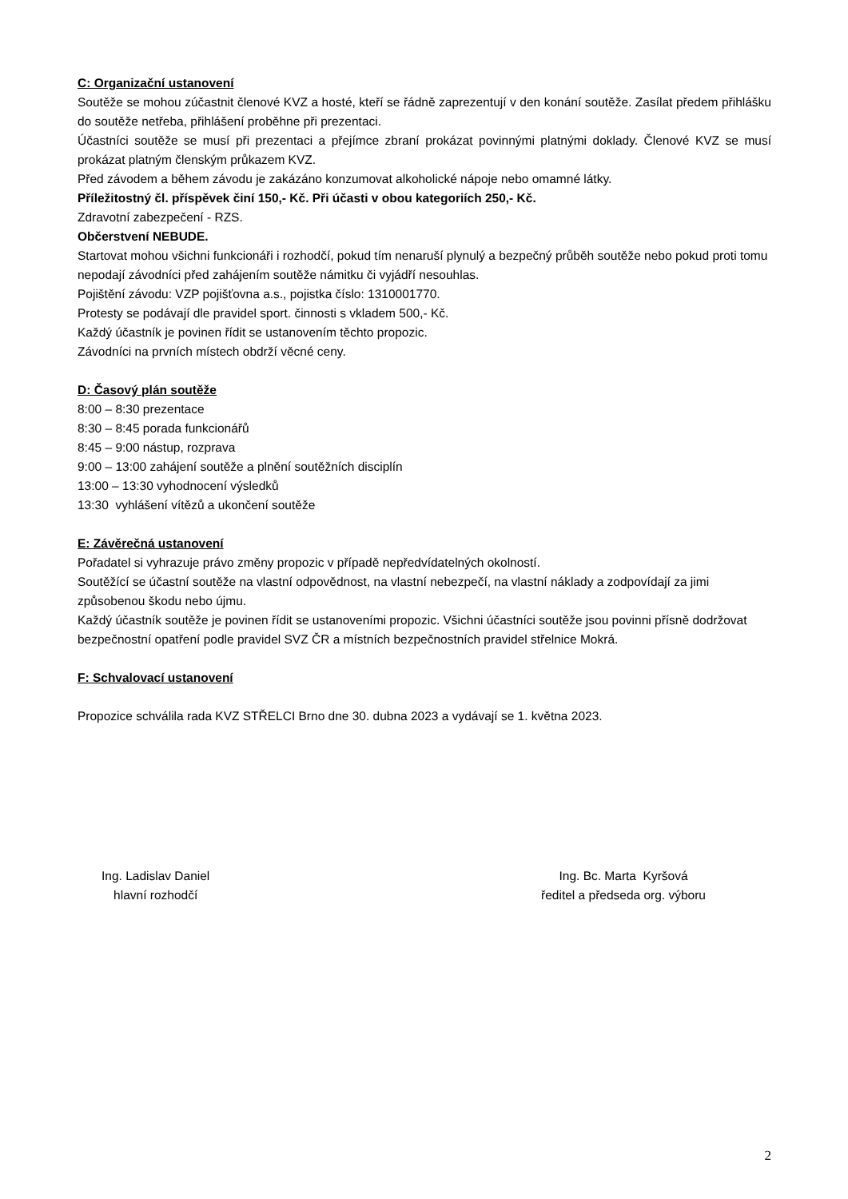C: Organizační ustanovení
Soutěže se mohou zúčastnit členové KVZ a hosté, kteří se řádně zaprezentují v den konání soutěže. Zasílat předem přihlášku do soutěže netřeba, přihlášení proběhne při prezentaci.
Účastníci soutěže se musí při prezentaci a přejímce zbraní prokázat povinnými platnými doklady. Členové KVZ se musí prokázat platným členským průkazem KVZ.
Před závodem a během závodu je zakázáno konzumovat alkoholické nápoje nebo omamné látky.
Příležitostný čl. příspěvek činí 150,- Kč. Při účasti v obou kategoriích 250,- Kč.
Zdravotní zabezpečení - RZS.
Občerstvení NEBUDE.
Startovat mohou všichni funkcionáři i rozhodčí, pokud tím nenaruší plynulý a bezpečný průběh soutěže nebo pokud proti tomu nepodají závodníci před zahájením soutěže námitku či vyjádří nesouhlas.
Pojištění závodu: VZP pojišťovna a.s., pojistka číslo: 1310001770.
Protesty se podávají dle pravidel sport. činnosti s vkladem 500,- Kč.
Každý účastník je povinen řídit se ustanovením těchto propozic.
Závodníci na prvních místech obdrží věcné ceny.
D: Časový plán soutěže
8:00 – 8:30 prezentace
8:30 – 8:45 porada funkcionářů
8:45 – 9:00 nástup, rozprava
9:00 – 13:00 zahájení soutěže a plnění soutěžních disciplín
13:00 – 13:30 vyhodnocení výsledků
13:30 vyhlášení vítězů a ukončení soutěže
E: Závěrečná ustanovení
Pořadatel si vyhrazuje právo změny propozic v případě nepředvídatelných okolností.
Soutěžící se účastní soutěže na vlastní odpovědnost, na vlastní nebezpečí, na vlastní náklady a zodpovídají za jimi způsobenou škodu nebo újmu.
Každý účastník soutěže je povinen řídit se ustanoveními propozic. Všichni účastníci soutěže jsou povinni přísně dodržovat bezpečnostní opatření podle pravidel SVZ ČR a místních bezpečnostních pravidel střelnice Mokrá.
F: Schvalovací ustanovení
Propozice schválila rada KVZ STŘELCI Brno dne 30. dubna 2023 a vydávají se 1. května 2023.
Ing. Ladislav Daniel
hlavní rozhodčí
Ing. Bc. Marta Kyršová
ředitel a předseda org. výboru
2